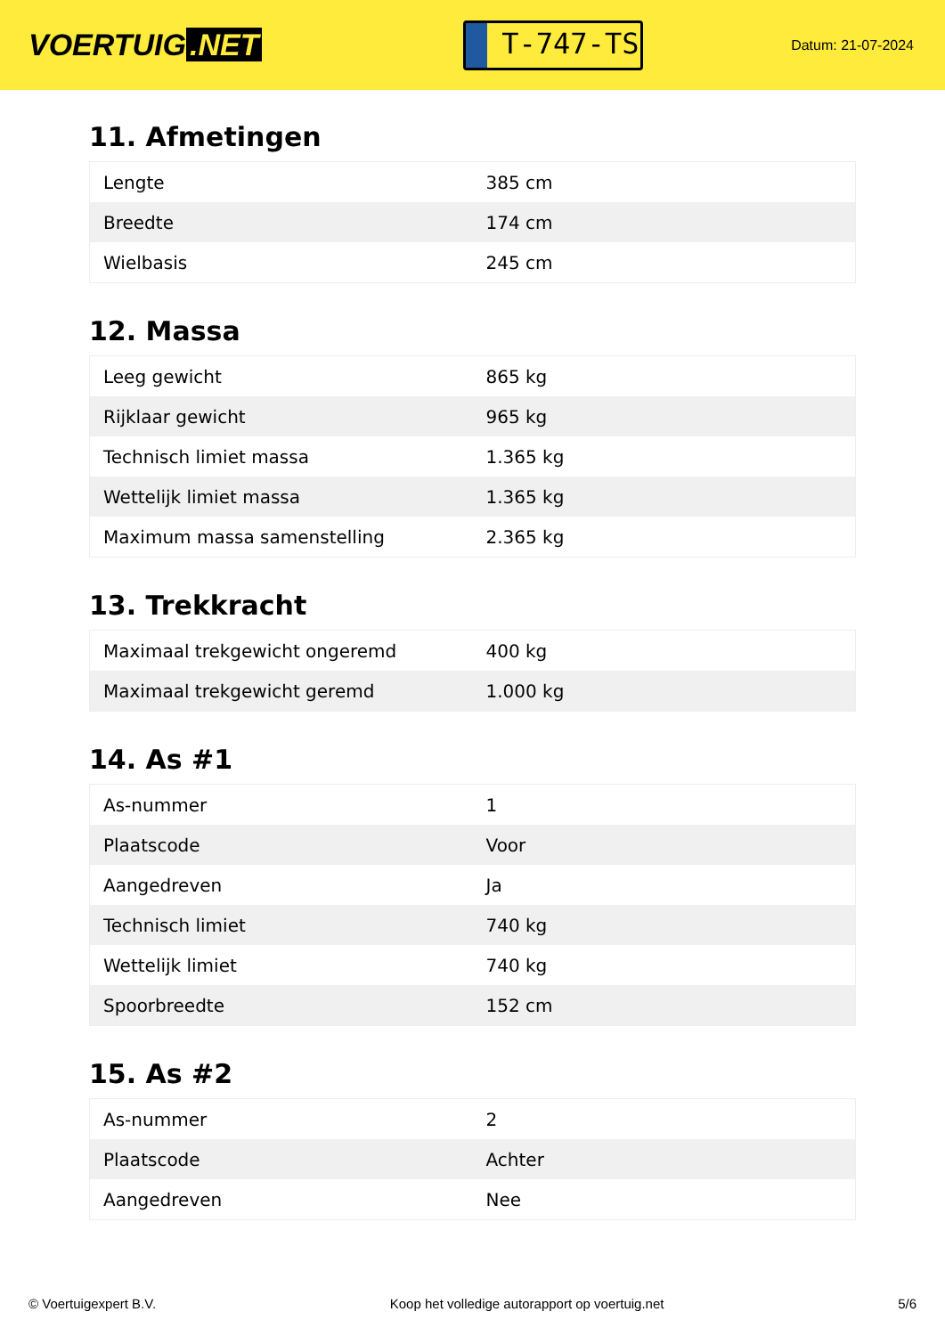VOERTUIG.NET
T-747-TS
Datum: 21-07-2024
11. Afmetingen
| Lengte | 385 cm |
| Breedte | 174 cm |
| Wielbasis | 245 cm |
12. Massa
| Leeg gewicht | 865 kg |
| Rijklaar gewicht | 965 kg |
| Technisch limiet massa | 1.365 kg |
| Wettelijk limiet massa | 1.365 kg |
| Maximum massa samenstelling | 2.365 kg |
13. Trekkracht
| Maximaal trekgewicht ongeremd | 400 kg |
| Maximaal trekgewicht geremd | 1.000 kg |
14. As #1
| As-nummer | 1 |
| Plaatscode | Voor |
| Aangedreven | Ja |
| Technisch limiet | 740 kg |
| Wettelijk limiet | 740 kg |
| Spoorbreedte | 152 cm |
15. As #2
| As-nummer | 2 |
| Plaatscode | Achter |
| Aangedreven | Nee |
© Voertuigexpert B.V. Koop het volledige autorapport op voertuig.net 5/6